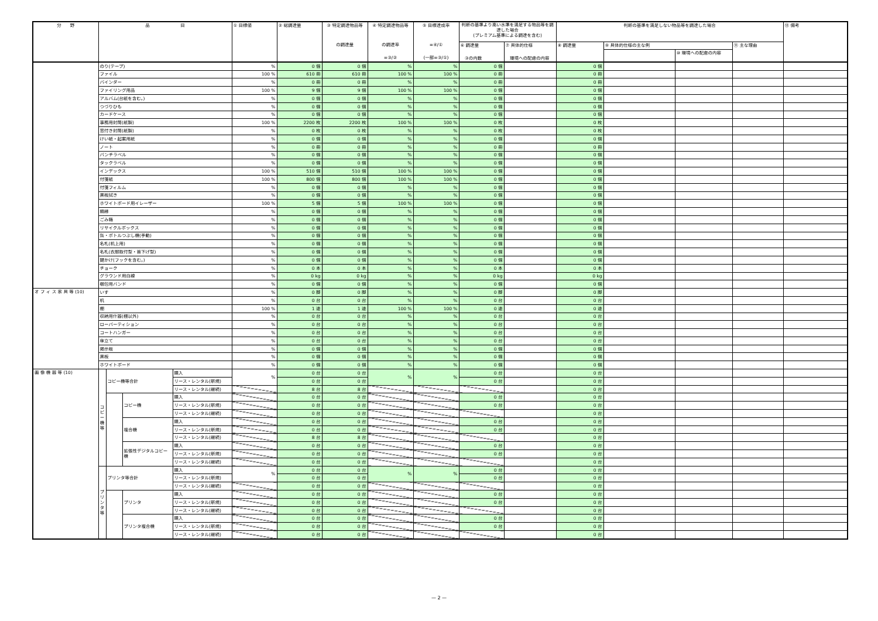| 分 野 | 品 目 | | | | ① 目標値 | ② 総調達量 | ③ 特定調達物品等 の調達量 | ④ 特定調達物品等 の調達率 =③/② | ⑤ 目標達成率 =④/① (一部=③/①) | 判断の基準より高い水準を満足する物品等を調達した場合 (プレミアム基準による調達を含む) | | 判断の基準を満足しない物品等を調達した場合 | | | | ⑫ 備考 |
| --- | --- | --- | --- | --- | --- | --- | --- | --- | --- | --- | --- | --- | --- | --- | --- | --- |
| | | | | | | | | | | ⑥ 調達量 ③の内数 | ⑦ 具体的仕様 環境への配慮の内容 | ⑧ 調達量 | ⑨ 具体的仕様の主な例 | | ⑪ 主な理由 | |
| | | | | | | | | | | | | | | ⑩ 環境への配慮の内容 | | |
| | のり(テープ) | | | | % | 0 個 | 0 個 | % | % | 0 個 | | 0 個 | | | | |
| | ファイル | | | | 100 % | 610 冊 | 610 冊 | 100 % | 100 % | 0 冊 | | 0 冊 | | | | |
| | バインダー | | | | % | 0 冊 | 0 冊 | % | % | 0 冊 | | 0 冊 | | | | |
| | ファイリング用品 | | | | 100 % | 9 個 | 9 個 | 100 % | 100 % | 0 個 | | 0 個 | | | | |
| | アルバム(台紙を含む。) | | | | % | 0 個 | 0 個 | % | % | 0 個 | | 0 個 | | | | |
| | つづりひも | | | | % | 0 個 | 0 個 | % | % | 0 個 | | 0 個 | | | | |
| | カードケース | | | | % | 0 個 | 0 個 | % | % | 0 個 | | 0 個 | | | | |
| | 事務用封筒(紙製) | | | | 100 % | 2200 枚 | 2200 枚 | 100 % | 100 % | 0 枚 | | 0 枚 | | | | |
| | 窓付き封筒(紙製) | | | | % | 0 枚 | 0 枚 | % | % | 0 枚 | | 0 枚 | | | | |
| | けい紙・起案用紙 | | | | % | 0 個 | 0 個 | % | % | 0 個 | | 0 個 | | | | |
| | ノート | | | | % | 0 冊 | 0 冊 | % | % | 0 冊 | | 0 冊 | | | | |
| | パンチラベル | | | | % | 0 個 | 0 個 | % | % | 0 個 | | 0 個 | | | | |
| | タックラベル | | | | % | 0 個 | 0 個 | % | % | 0 個 | | 0 個 | | | | |
| | インデックス | | | | 100 % | 510 個 | 510 個 | 100 % | 100 % | 0 個 | | 0 個 | | | | |
| | 付箋紙 | | | | 100 % | 800 個 | 800 個 | 100 % | 100 % | 0 個 | | 0 個 | | | | |
| | 付箋フィルム | | | | % | 0 個 | 0 個 | % | % | 0 個 | | 0 個 | | | | |
| | 黒板拭き | | | | % | 0 個 | 0 個 | % | % | 0 個 | | 0 個 | | | | |
| | ホワイトボード用イレーザー | | | | 100 % | 5 個 | 5 個 | 100 % | 100 % | 0 個 | | 0 個 | | | | |
| | 額縁 | | | | % | 0 個 | 0 個 | % | % | 0 個 | | 0 個 | | | | |
| | ごみ箱 | | | | % | 0 個 | 0 個 | % | % | 0 個 | | 0 個 | | | | |
| | リサイクルボックス | | | | % | 0 個 | 0 個 | % | % | 0 個 | | 0 個 | | | | |
| | 缶・ボトルつぶし機(手動) | | | | % | 0 個 | 0 個 | % | % | 0 個 | | 0 個 | | | | |
| | 名札(机上用) | | | | % | 0 個 | 0 個 | % | % | 0 個 | | 0 個 | | | | |
| | 名札(衣服取付型・首下げ型) | | | | % | 0 個 | 0 個 | % | % | 0 個 | | 0 個 | | | | |
| | 鍵かけ(フックを含む。) | | | | % | 0 個 | 0 個 | % | % | 0 個 | | 0 個 | | | | |
| | チョーク | | | | % | 0 本 | 0 本 | % | % | 0 本 | | 0 本 | | | | |
| | グラウンド用白線 | | | | % | 0 kg | 0 kg | % | % | 0 kg | | 0 kg | | | | |
| | 梱包用バンド | | | | % | 0 個 | 0 個 | % | % | 0 個 | | 0 個 | | | | |
| オ フ ィ ス 家 具 等 (10) | いす | | | | % | 0 脚 | 0 脚 | % | % | 0 脚 | | 0 脚 | | | | |
| | 机 | | | | % | 0 台 | 0 台 | % | % | 0 台 | | 0 台 | | | | |
| | 棚 | | | | 100 % | 1 連 | 1 連 | 100 % | 100 % | 0 連 | | 0 連 | | | | |
| | 収納用什器(棚以外) | | | | % | 0 台 | 0 台 | % | % | 0 台 | | 0 台 | | | | |
| | ローパーティション | | | | % | 0 台 | 0 台 | % | % | 0 台 | | 0 台 | | | | |
| | コートハンガー | | | | % | 0 台 | 0 台 | % | % | 0 台 | | 0 台 | | | | |
| | 傘立て | | | | % | 0 台 | 0 台 | % | % | 0 台 | | 0 台 | | | | |
| | 掲示板 | | | | % | 0 個 | 0 個 | % | % | 0 個 | | 0 個 | | | | |
| | 黒板 | | | | % | 0 個 | 0 個 | % | % | 0 個 | | 0 個 | | | | |
| | ホワイトボード | | | | % | 0 個 | 0 個 | % | % | 0 個 | | 0 個 | | | | |
| 画 像 機 器 等 (10) | コ ピ ー 機 等 | コピー機等合計 | | 購入 | % | 0 台 | 0 台 | % | % | 0 台 | | 0 台 | | | | |
| | | | | リース・レンタル(新規) | | 0 台 | 0 台 | | | 0 台 | | 0 台 | | | | |
| | | | | リース・レンタル(継続) | | 8 台 | 8 台 | | | | | 0 台 | | | | |
| | | | コピー機 | 購入 | | 0 台 | 0 台 | | | 0 台 | | 0 台 | | | | |
| | | | | リース・レンタル(新規) | | 0 台 | 0 台 | | | 0 台 | | 0 台 | | | | |
| | | | | リース・レンタル(継続) | | 0 台 | 0 台 | | | | | 0 台 | | | | |
| | | | 複合機 | 購入 | | 0 台 | 0 台 | | | 0 台 | | 0 台 | | | | |
| | | | | リース・レンタル(新規) | | 0 台 | 0 台 | | | 0 台 | | 0 台 | | | | |
| | | | | リース・レンタル(継続) | | 8 台 | 8 台 | | | | | 0 台 | | | | |
| | | | 拡張性デジタルコピー機 | 購入 | | 0 台 | 0 台 | | | 0 台 | | 0 台 | | | | |
| | | | | リース・レンタル(新規) | | 0 台 | 0 台 | | | 0 台 | | 0 台 | | | | |
| | | | | リース・レンタル(継続) | | 0 台 | 0 台 | | | | | 0 台 | | | | |
| | プ リ ン タ 等 | プリンタ等合計 | | 購入 | % | 0 台 | 0 台 | % | % | 0 台 | | 0 台 | | | | |
| | | | | リース・レンタル(新規) | | 0 台 | 0 台 | | | 0 台 | | 0 台 | | | | |
| | | | | リース・レンタル(継続) | | 0 台 | 0 台 | | | | | 0 台 | | | | |
| | | | プリンタ | 購入 | | 0 台 | 0 台 | | | 0 台 | | 0 台 | | | | |
| | | | | リース・レンタル(新規) | | 0 台 | 0 台 | | | 0 台 | | 0 台 | | | | |
| | | | | リース・レンタル(継続) | | 0 台 | 0 台 | | | | | 0 台 | | | | |
| | | | プリンタ複合機 | 購入 | | 0 台 | 0 台 | | | 0 台 | | 0 台 | | | | |
| | | | | リース・レンタル(新規) | | 0 台 | 0 台 | | | 0 台 | | 0 台 | | | | |
| | | | | リース・レンタル(継続) | | 0 台 | 0 台 | | | | | 0 台 | | | | |
— 2 —